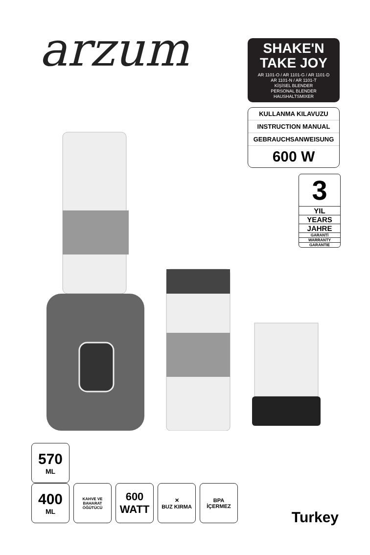arzum
SHAKE'N
TAKE JOY
AR 1101-O / AR 1101-G / AR 1101-D
AR 1101-N / AR 1101-T
KİŞİSEL BLENDER
PERSONAL BLENDER
HAUSHALTSMIXER
KULLANMA KILAVUZU
INSTRUCTION MANUAL
GEBRAUCHSANWEISUNG
600 W
3
YIL
YEARS
JAHRE
GARANTİ
WARRANTY
GARANTIE
570
ML
400
ML
KAHVE VE BAHARAT
ÖĞÜTÜCÜ
600
WATT
✕
BUZ KIRMA
BPA
İÇERMEZ
Turkey